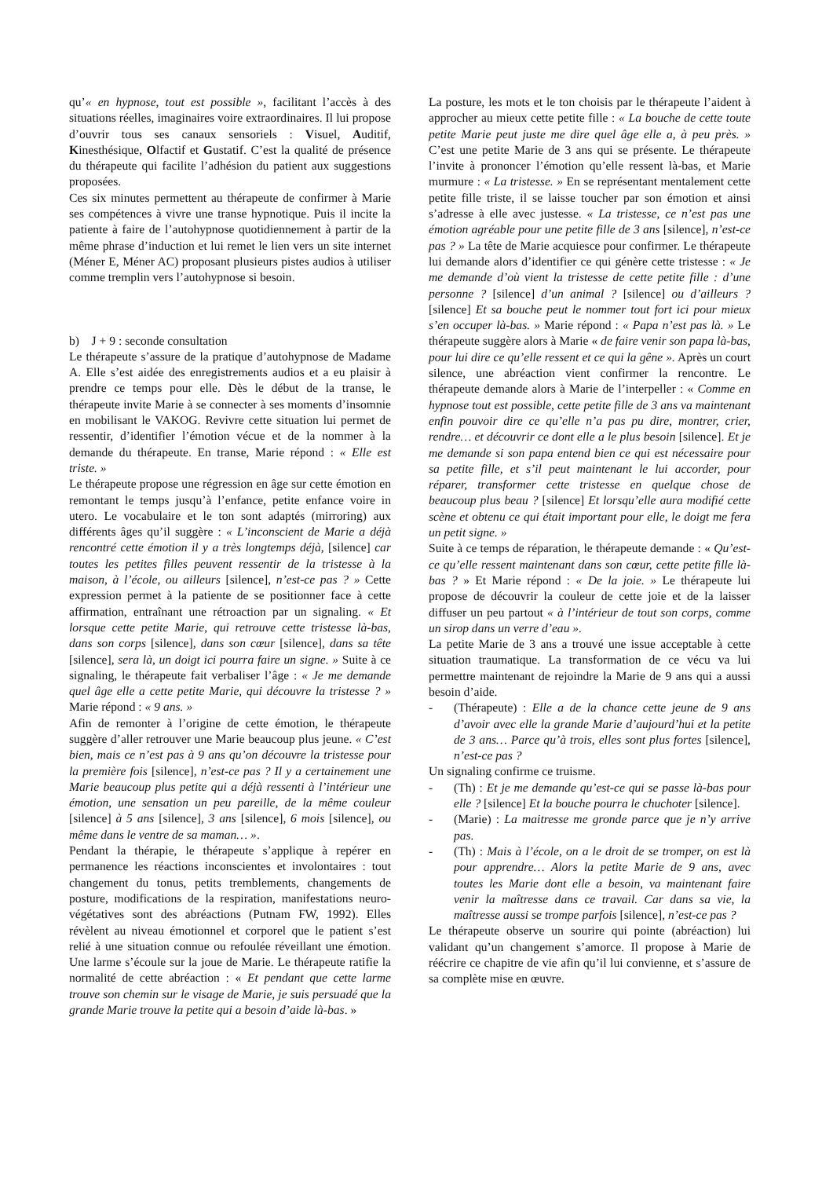qu’« en hypnose, tout est possible », facilitant l’accès à des situations réelles, imaginaires voire extraordinaires. Il lui propose d’ouvrir tous ses canaux sensoriels : Visuel, Auditif, Kinesthésique, Olfactif et Gustatif. C’est la qualité de présence du thérapeute qui facilite l’adhésion du patient aux suggestions proposées.
Ces six minutes permettent au thérapeute de confirmer à Marie ses compétences à vivre une transe hypnotique. Puis il incite la patiente à faire de l’autohypnose quotidiennement à partir de la même phrase d’induction et lui remet le lien vers un site internet (Méner E, Méner AC) proposant plusieurs pistes audios à utiliser comme tremplin vers l’autohypnose si besoin.
b) J + 9 : seconde consultation
Le thérapeute s’assure de la pratique d’autohypnose de Madame A. Elle s’est aidée des enregistrements audios et a eu plaisir à prendre ce temps pour elle. Dès le début de la transe, le thérapeute invite Marie à se connecter à ses moments d’insomnie en mobilisant le VAKOG. Revivre cette situation lui permet de ressentir, d’identifier l’émotion vécue et de la nommer à la demande du thérapeute. En transe, Marie répond : « Elle est triste. »
Le thérapeute propose une régression en âge sur cette émotion en remontant le temps jusqu’à l’enfance, petite enfance voire in utero. Le vocabulaire et le ton sont adaptés (mirroring) aux différents âges qu’il suggère : « L’inconscient de Marie a déjà rencontré cette émotion il y a très longtemps déjà, [silence] car toutes les petites filles peuvent ressentir de la tristesse à la maison, à l’école, ou ailleurs [silence], n’est-ce pas ? » Cette expression permet à la patiente de se positionner face à cette affirmation, entraînant une rétroaction par un signaling. « Et lorsque cette petite Marie, qui retrouve cette tristesse là-bas, dans son corps [silence], dans son cœur [silence], dans sa tête [silence], sera là, un doigt ici pourra faire un signe. » Suite à ce signaling, le thérapeute fait verbaliser l’âge : « Je me demande quel âge elle a cette petite Marie, qui découvre la tristesse ? » Marie répond : « 9 ans. »
Afin de remonter à l’origine de cette émotion, le thérapeute suggère d’aller retrouver une Marie beaucoup plus jeune. « C’est bien, mais ce n’est pas à 9 ans qu’on découvre la tristesse pour la première fois [silence], n’est-ce pas ? Il y a certainement une Marie beaucoup plus petite qui a déjà ressenti à l’intérieur une émotion, une sensation un peu pareille, de la même couleur [silence] à 5 ans [silence], 3 ans [silence], 6 mois [silence], ou même dans le ventre de sa maman… ».
Pendant la thérapie, le thérapeute s’applique à repérer en permanence les réactions inconscientes et involontaires : tout changement du tonus, petits tremblements, changements de posture, modifications de la respiration, manifestations neuro-végétatives sont des abréactions (Putnam FW, 1992). Elles révèlent au niveau émotionnel et corporel que le patient s’est relié à une situation connue ou refoulée réveillant une émotion. Une larme s’écoule sur la joue de Marie. Le thérapeute ratifie la normalité de cette abréaction : « Et pendant que cette larme trouve son chemin sur le visage de Marie, je suis persuadé que la grande Marie trouve la petite qui a besoin d’aide là-bas. »
La posture, les mots et le ton choisis par le thérapeute l’aident à approcher au mieux cette petite fille : « La bouche de cette toute petite Marie peut juste me dire quel âge elle a, à peu près. » C’est une petite Marie de 3 ans qui se présente. Le thérapeute l’invite à prononcer l’émotion qu’elle ressent là-bas, et Marie murmure : « La tristesse. » En se représentant mentalement cette petite fille triste, il se laisse toucher par son émotion et ainsi s’adresse à elle avec justesse. « La tristesse, ce n’est pas une émotion agréable pour une petite fille de 3 ans [silence], n’est-ce pas ? » La tête de Marie acquiesce pour confirmer. Le thérapeute lui demande alors d’identifier ce qui génère cette tristesse : « Je me demande d’où vient la tristesse de cette petite fille : d’une personne ? [silence] d’un animal ? [silence] ou d’ailleurs ? [silence] Et sa bouche peut le nommer tout fort ici pour mieux s’en occuper là-bas. » Marie répond : « Papa n’est pas là. » Le thérapeute suggère alors à Marie « de faire venir son papa là-bas, pour lui dire ce qu’elle ressent et ce qui la gêne ». Après un court silence, une abréaction vient confirmer la rencontre. Le thérapeute demande alors à Marie de l’interpeller : « Comme en hypnose tout est possible, cette petite fille de 3 ans va maintenant enfin pouvoir dire ce qu’elle n’a pas pu dire, montrer, crier, rendre… et découvrir ce dont elle a le plus besoin [silence]. Et je me demande si son papa entend bien ce qui est nécessaire pour sa petite fille, et s’il peut maintenant le lui accorder, pour réparer, transformer cette tristesse en quelque chose de beaucoup plus beau ? [silence] Et lorsqu’elle aura modifié cette scène et obtenu ce qui était important pour elle, le doigt me fera un petit signe. »
Suite à ce temps de réparation, le thérapeute demande : « Qu’est-ce qu’elle ressent maintenant dans son cœur, cette petite fille là-bas ? » Et Marie répond : « De la joie. » Le thérapeute lui propose de découvrir la couleur de cette joie et de la laisser diffuser un peu partout « à l’intérieur de tout son corps, comme un sirop dans un verre d’eau ».
La petite Marie de 3 ans a trouvé une issue acceptable à cette situation traumatique. La transformation de ce vécu va lui permettre maintenant de rejoindre la Marie de 9 ans qui a aussi besoin d’aide.
- (Thérapeute) : Elle a de la chance cette jeune de 9 ans d’avoir avec elle la grande Marie d’aujourd’hui et la petite de 3 ans… Parce qu’à trois, elles sont plus fortes [silence], n’est-ce pas ?
Un signaling confirme ce truisme.
- (Th) : Et je me demande qu’est-ce qui se passe là-bas pour elle ? [silence] Et la bouche pourra le chuchoter [silence].
- (Marie) : La maitresse me gronde parce que je n’y arrive pas.
- (Th) : Mais à l’école, on a le droit de se tromper, on est là pour apprendre… Alors la petite Marie de 9 ans, avec toutes les Marie dont elle a besoin, va maintenant faire venir la maîtresse dans ce travail. Car dans sa vie, la maîtresse aussi se trompe parfois [silence], n’est-ce pas ?
Le thérapeute observe un sourire qui pointe (abréaction) lui validant qu’un changement s’amorce. Il propose à Marie de réécrire ce chapitre de vie afin qu’il lui convienne, et s’assure de sa complète mise en œuvre.